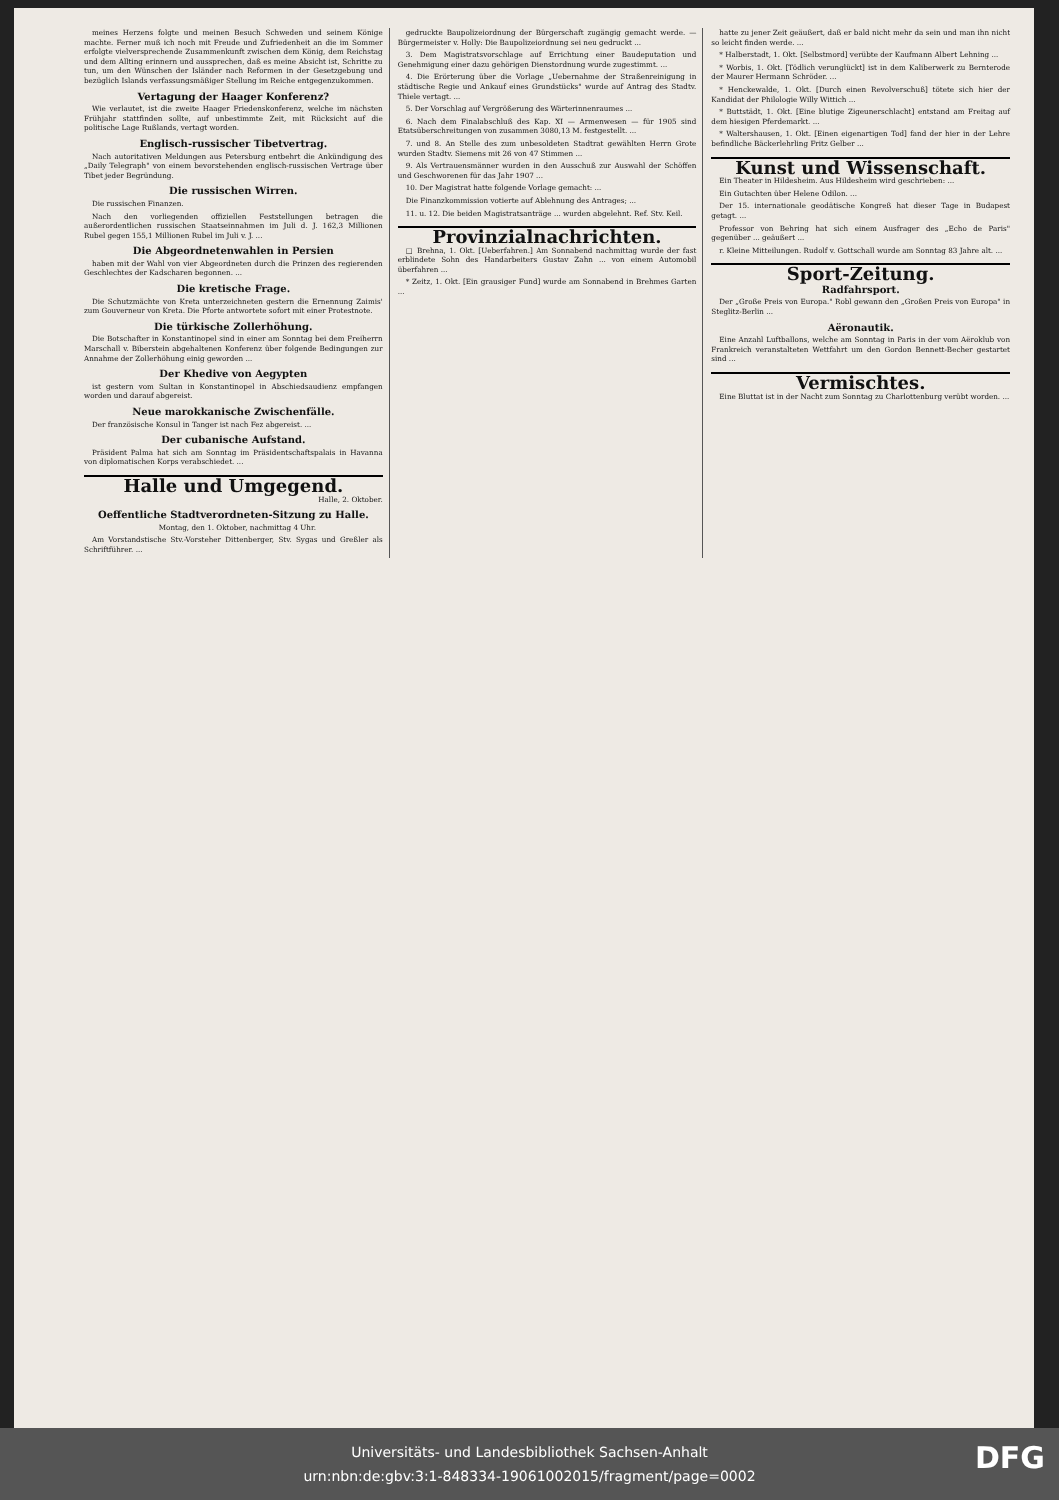meines Herzens folgte und meinen Besuch Schweden und seinem Könige machte. Ferner muß ich noch mit Freude und Zufriedenheit an die im Sommer erfolgte vielversprechende Zusammenkunft zwischen dem König, dem Reichstag und dem Allting erinnern und aussprechen, daß es meine Absicht ist, Schritte zu tun, um den Wünschen der Isländer nach Reformen in der Gesetzgebung und bezüglich Islands verfassungsmäßiger Stellung im Reiche entgegenzukommen.
Vertagung der Haager Konferenz?
Wie verlautet, ist die zweite Haager Friedenskonferenz, welche im nächsten Frühjahr stattfinden sollte, auf unbestimmte Zeit, mit Rücksicht auf die politische Lage Rußlands, vertagt worden.
Englisch-russischer Tibetvertrag.
Nach autoritativen Meldungen aus Petersburg entbehrt die Ankündigung des „Daily Telegraph" von einem bevorstehenden englisch-russischen Vertrage über Tibet jeder Begründung.
Die russischen Wirren.
Die russischen Finanzen.
Nach den vorliegenden offiziellen Feststellungen betragen die außerordentlichen russischen Staatseinnahmen im Juli d. J. 162,3 Millionen Rubel gegen 155,1 Millionen Rubel im Juli v. J. ...
Die Abgeordnetenwahlen in Persien
haben mit der Wahl von vier Abgeordneten durch die Prinzen des regierenden Geschlechtes der Kadscharen begonnen. ...
Die kretische Frage.
Die Schutzmächte von Kreta unterzeichneten gestern die Ernennung Zaimis' zum Gouverneur von Kreta. Die Pforte antwortete sofort mit einer Protestnote.
Die türkische Zollerhöhung.
Die Botschafter in Konstantinopel sind in einer am Sonntag bei dem Freiherrn Marschall v. Biberstein abgehaltenen Konferenz über folgende Bedingungen zur Annahme der Zollerhöhung einig geworden ...
Der Khedive von Aegypten
ist gestern vom Sultan in Konstantinopel in Abschiedsaudienz empfangen worden und darauf abgereist.
Neue marokkanische Zwischenfälle.
Der französische Konsul in Tanger ist nach Fez abgereist. ...
Der cubanische Aufstand.
Präsident Palma hat sich am Sonntag im Präsidentschaftspalais in Havanna von diplomatischen Korps verabschiedet. ...
Halle und Umgegend.
Halle, 2. Oktober.
Oeffentliche Stadtverordneten-Sitzung zu Halle.
Montag, den 1. Oktober, nachmittag 4 Uhr.
Am Vorstandstische Stv.-Vorsteher Dittenberger, Stv. Sygas und Greßler als Schriftführer. ...
gedruckte Baupolizeiordnung der Bürgerschaft zugängig gemacht werde. — Bürgermeister v. Holly: Die Baupolizeiordnung sei neu gedruckt ...
3. Dem Magistratsvorschlage auf Errichtung einer Baudeputation und Genehmigung einer dazu gehörigen Dienstordnung wurde zugestimmt. ...
4. Die Erörterung über die Vorlage „Uebernahme der Straßenreinigung in städtische Regie und Ankauf eines Grundstücks" wurde auf Antrag des Stadtv. Thiele vertagt. ...
5. Der Vorschlag auf Vergrößerung des Wärterinnenraumes ...
6. Nach dem Finalabschluß des Kap. XI — Armenwesen — für 1905 sind Etatsüberschreitungen von zusammen 3080,13 M. festgestellt. ...
7. und 8. An Stelle des zum unbesoldeten Stadtrat gewählten Herrn Grote wurden Stadtv. Siemens mit 26 von 47 Stimmen ...
9. Als Vertrauensmänner wurden in den Ausschuß zur Auswahl der Schöffen und Geschworenen für das Jahr 1907 ...
10. Der Magistrat hatte folgende Vorlage gemacht: ...
Die Finanzkommission votierte auf Ablehnung des Antrages; ...
11. u. 12. Die beiden Magistratsanträge ... wurden abgelehnt. Ref. Stv. Keil.
Provinzialnachrichten.
□ Brehna, 1. Okt. [Ueberfahren.] Am Sonnabend nachmittag wurde der fast erblindete Sohn des Handarbeiters Gustav Zahn ... von einem Automobil überfahren ...
* Zeitz, 1. Okt. [Ein grausiger Fund] wurde am Sonnabend in Brehmes Garten ...
hatte zu jener Zeit geäußert, daß er bald nicht mehr da sein und man ihn nicht so leicht finden werde. ...
* Halberstadt, 1. Okt. [Selbstmord] verübte der Kaufmann Albert Lehning ...
* Worbis, 1. Okt. [Tödlich verunglückt] ist in dem Kaliberwerk zu Bernterode der Maurer Hermann Schröder. ...
* Henckewalde, 1. Okt. [Durch einen Revolverschuß] tötete sich hier der Kandidat der Philologie Willy Wittich ...
* Buttstädt, 1. Okt. [Eine blutige Zigeunerschlacht] entstand am Freitag auf dem hiesigen Pferdemarkt. ...
* Waltershausen, 1. Okt. [Einen eigenartigen Tod] fand der hier in der Lehre befindliche Bäckerlehrling Fritz Gelber ...
Kunst und Wissenschaft.
Ein Theater in Hildesheim. Aus Hildesheim wird geschrieben: ...
Ein Gutachten über Helene Odilon. ...
Der 15. internationale geodätische Kongreß hat dieser Tage in Budapest getagt. ...
Professor von Behring hat sich einem Ausfrager des „Echo de Paris" gegenüber ... geäußert ...
r. Kleine Mitteilungen. Rudolf v. Gottschall wurde am Sonntag 83 Jahre alt. ...
Sport-Zeitung.
Radfahrsport.
Der „Große Preis von Europa." Robl gewann den „Großen Preis von Europa" in Steglitz-Berlin ...
Aëronautik.
Eine Anzahl Luftballons, welche am Sonntag in Paris in der vom Aëroklub von Frankreich veranstalteten Wettfahrt um den Gordon Bennett-Becher gestartet sind ...
Vermischtes.
Eine Bluttat ist in der Nacht zum Sonntag zu Charlottenburg verübt worden. ...
Universitäts- und Landesbibliothek Sachsen-Anhalt
urn:nbn:de:gbv:3:1-848334-19061002015/fragment/page=0002
DFG